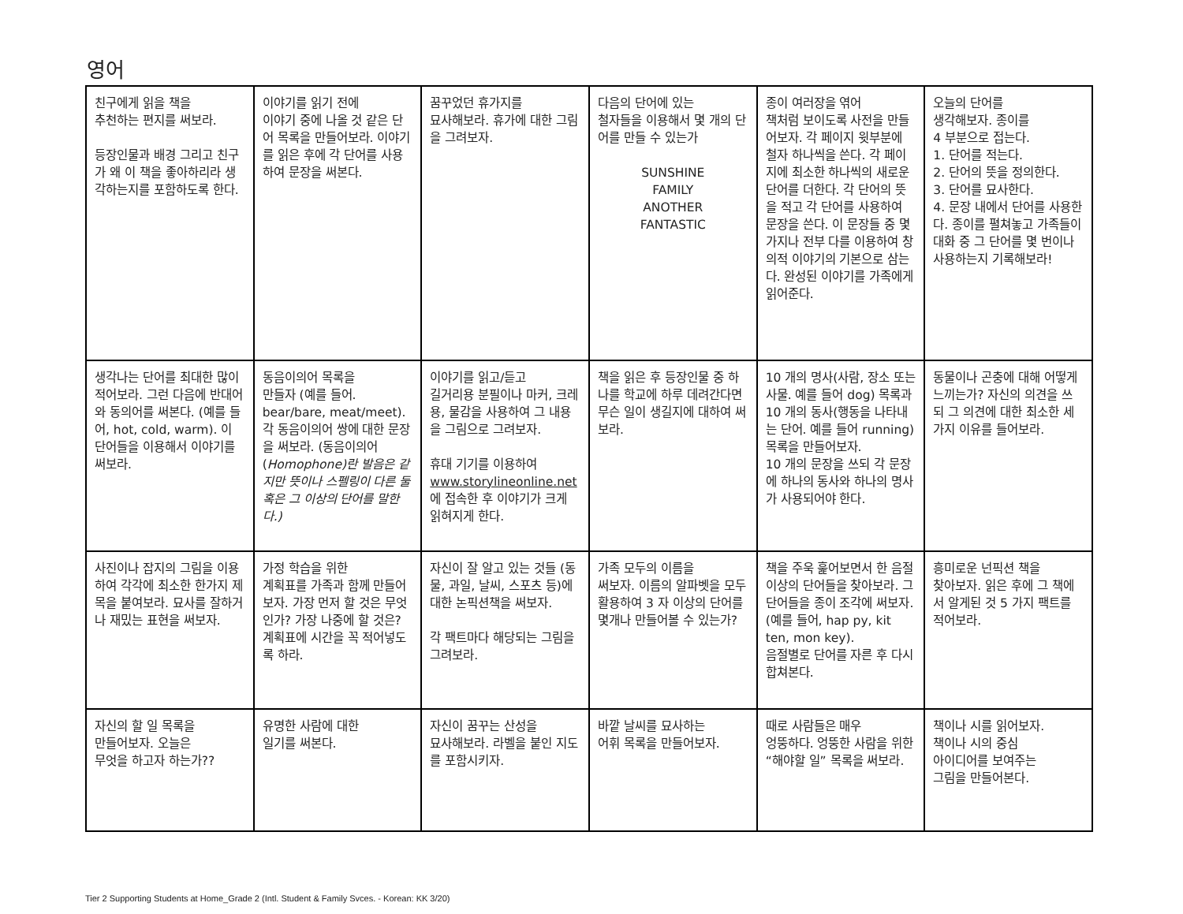영어
| 친구에게 읽을 책을 추천하는 편지를 써보라. 등장인물과 배경 그리고 친구가 왜 이 책을 좋아하리라 생각하는지를 포함하도록 한다. | 이야기를 읽기 전에 이야기 중에 나올 것 같은 단어 목록을 만들어보라. 이야기를 읽은 후에 각 단어를 사용하여 문장을 써본다. | 꿈꾸었던 휴가지를 묘사해보라. 휴가에 대한 그림을 그려보자. | 다음의 단어에 있는 철자들을 이용해서 몇 개의 단어를 만들 수 있는가 SUNSHINE FAMILY ANOTHER FANTASTIC | 종이 여러장을 엮어 책처럼 보이도록 사전을 만들어보자. 각 페이지 윗부분에 철자 하나씩을 쓴다. 각 페이지에 최소한 하나씩의 새로운 단어를 더한다. 각 단어의 뜻을 적고 각 단어를 사용하여 문장을 쓴다. 이 문장들 중 몇가지나 전부 다를 이용하여 창의적 이야기의 기본으로 삼는다. 완성된 이야기를 가족에게 읽어준다. | 오늘의 단어를 생각해보자. 종이를 4 부분으로 접는다. 1. 단어를 적는다. 2. 단어의 뜻을 정의한다. 3. 단어를 묘사한다. 4. 문장 내에서 단어를 사용한다. 종이를 펼쳐놓고 가족들이 대화 중 그 단어를 몇 번이나 사용하는지 기록해보라! |
| 생각나는 단어를 최대한 많이 적어보라. 그런 다음에 반대어와 동의어를 써본다. (예를 들어, hot, cold, warm). 이 단어들을 이용해서 이야기를 써보라. | 동음이의어 목록을 만들자 (예를 들어. bear/bare, meat/meet). 각 동음이의어 쌍에 대한 문장을 써보라. (동음이의어( Homophone)란 발음은 같지만 뜻이나 스펠링이 다른 둘 혹은 그 이상의 단어를 말한다.) | 이야기를 읽고/듣고 길거리용 분필이나 마커, 크레용, 물감을 사용하여 그 내용을 그림으로 그려보자. 휴대 기기를 이용하여 www.storylineonline.net 에 접속한 후 이야기가 크게 읽혀지게 한다. | 책을 읽은 후 등장인물 중 하나를 학교에 하루 데려간다면 무슨 일이 생길지에 대하여 써보라. | 10 개의 명사(사람, 장소 또는 사물. 예를 들어 dog) 목록과 10 개의 동사(행동을 나타내는 단어. 예를 들어 running) 목록을 만들어보자. 10 개의 문장을 쓰되 각 문장에 하나의 동사와 하나의 명사가 사용되어야 한다. | 동물이나 곤충에 대해 어떻게 느끼는가? 자신의 의견을 쓰되 그 의견에 대한 최소한 세가지 이유를 들어보라. |
| 사진이나 잡지의 그림을 이용하여 각각에 최소한 한가지 제목을 붙여보라. 묘사를 잘하거나 재밌는 표현을 써보자. | 가정 학습을 위한 계획표를 가족과 함께 만들어보자. 가장 먼저 할 것은 무엇인가? 가장 나중에 할 것은? 계획표에 시간을 꼭 적어넣도록 하라. | 자신이 잘 알고 있는 것들 (동물, 과일, 날씨, 스포츠 등)에 대한 논픽션책을 써보자. 각 팩트마다 해당되는 그림을 그려보라. | 가족 모두의 이름을 써보자. 이름의 알파벳을 모두 활용하여 3 자 이상의 단어를 몇개나 만들어볼 수 있는가? | 책을 주욱 훑어보면서 한 음절 이상의 단어들을 찾아보라. 그 단어들을 종이 조각에 써보자. (예를 들어, hap py, kit ten, mon key). 음절별로 단어를 자른 후 다시 합쳐본다. | 흥미로운 넌픽션 책을 찾아보자. 읽은 후에 그 책에서 알게된 것 5 가지 팩트를 적어보라. |
| 자신의 할 일 목록을 만들어보자. 오늘은 무엇을 하고자 하는가?? | 유명한 사람에 대한 일기를 써본다. | 자신이 꿈꾸는 산성을 묘사해보라. 라벨을 붙인 지도를 포함시키자. | 바깥 날씨를 묘사하는 어휘 목록을 만들어보자. | 때로 사람들은 매우 엉뚱하다. 엉뚱한 사람을 위한 “해야할 일” 목록을 써보라. | 책이나 시를 읽어보자. 책이나 시의 중심 아이디어를 보여주는 그림을 만들어본다. |
Tier 2 Supporting Students at Home_Grade 2 (Intl. Student & Family Svces. - Korean: KK 3/20)